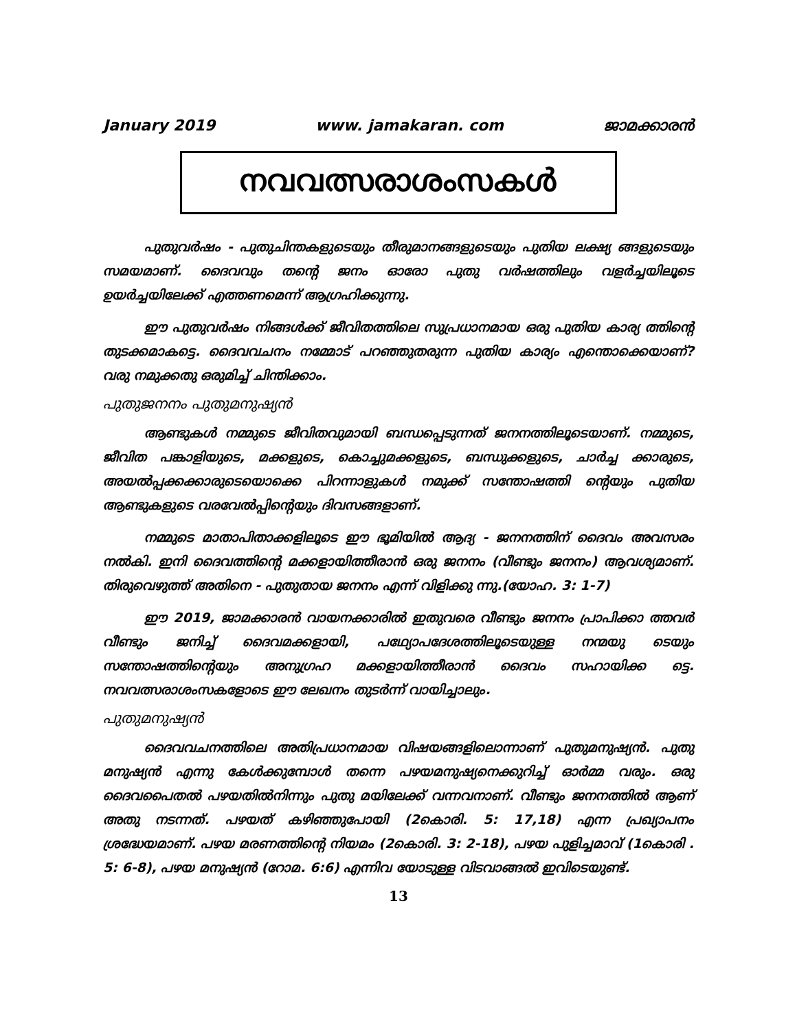January 2019 www. jamakaran. com ജാമക്കാരൻ
നവവത്സരാശംസകൾ
പുതുവർഷം - പുതുചിന്തകളുടെയും തീരുമാനങ്ങളുടെയും പുതിയ ലക്ഷ്യ ങ്ങളുടെയും സമയമാണ്. ദൈവവും തന്റെ ജനം ഓരോ പുതു വർഷത്തിലും വളർച്ചയിലൂടെ ഉയർച്ചയിലേക്ക് എത്തണമെന്ന് ആഗ്രഹിക്കുന്നു.
ഈ പുതുവർഷം നിങ്ങൾക്ക് ജീവിതത്തിലെ സുപ്രധാനമായ ഒരു പുതിയ കാര്യ ത്തിന്റെ തുടക്കമാകട്ടെ. ദൈവവചനം നമ്മോട് പറഞ്ഞുതരുന്ന പുതിയ കാര്യം എന്തൊക്കെയാണ്? വരു നമുക്കതു ഒരുമിച്ച് ചിന്തിക്കാം.
പുതുജനനം പുതുമനുഷ്യൻ
ആണ്ടുകൾ നമ്മുടെ ജീവിതവുമായി ബന്ധപ്പെടുന്നത് ജനനത്തിലൂടെയാണ്. നമ്മുടെ, ജീവിത പങ്കാളിയുടെ, മക്കളുടെ, കൊച്ചുമക്കളുടെ, ബന്ധുക്കളുടെ, ചാർച്ച ക്കാരുടെ, അയൽപ്പക്കക്കാരുടെയൊക്കെ പിറന്നാളുകൾ നമുക്ക് സന്തോഷത്തി ന്റെയും പുതിയ ആണ്ടുകളുടെ വരവേൽപ്പിന്റെയും ദിവസങ്ങളാണ്.
നമ്മുടെ മാതാപിതാക്കളിലൂടെ ഈ ഭൂമിയിൽ ആദ്യ - ജനനത്തിന് ദൈവം അവസരം നൽകി. ഇനി ദൈവത്തിന്റെ മക്കളായിത്തീരാൻ ഒരു ജനനം (വീണ്ടും ജനനം) ആവശ്യമാണ്. തിരുവെഴുത്ത് അതിനെ - പുതുതായ ജനനം എന്ന് വിളിക്കു ന്നു.(യോഹ. 3: 1-7)
ഈ 2019, ജാമക്കാരൻ വായനക്കാരിൽ ഇതുവരെ വീണ്ടും ജനനം പ്രാപിക്കാ ത്തവർ വീണ്ടും ജനിച്ച് ദൈവമക്കളായി, പഥ്യോപദേശത്തിലൂടെയുള്ള നന്മയു ടെയും സന്തോഷത്തിന്റെയും അനുഗ്രഹ മക്കളായിത്തീരാൻ ദൈവം സഹായിക്ക ട്ടെ. നവവത്സരാശംസകളോടെ ഈ ലേഖനം തുടർന്ന് വായിച്ചാലും.
പുതുമനുഷ്യൻ
ദൈവവചനത്തിലെ അതിപ്രധാനമായ വിഷയങ്ങളിലൊന്നാണ് പുതുമനുഷ്യൻ. പുതു മനുഷ്യൻ എന്നു കേൾക്കുമ്പോൾ തന്നെ പഴയമനുഷ്യനെക്കുറിച്ച് ഓർമ്മ വരും. ഒരു ദൈവപൈതൽ പഴയതിൽനിന്നും പുതു മയിലേക്ക് വന്നവനാണ്. വീണ്ടും ജനനത്തിൽ ആണ് അതു നടന്നത്. പഴയത് കഴിഞ്ഞുപോയി (2കൊരി. 5: 17,18) എന്ന പ്രഖ്യാപനം ശ്രദ്ധേയമാണ്. പഴയ മരണത്തിന്റെ നിയമം (2കൊരി. 3: 2-18), പഴയ പുളിച്ചമാവ് (1കൊരി . 5: 6-8), പഴയ മനുഷ്യൻ (റോമ. 6:6) എന്നിവ യോടുള്ള വിടവാങ്ങൽ ഇവിടെയുണ്ട്.
13